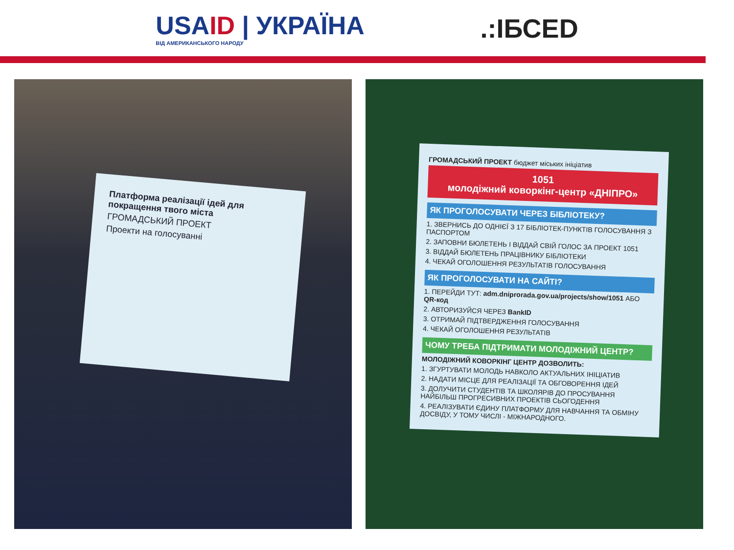USAID | УКРАЇНА
ВІД АМЕРИКАНСЬКОГО НАРОДУ
.:ІБСЕD
Платформа реалізації ідей для покращення твого міста
ГРОМАДСЬКИЙ ПРОЕКТ
Проекти на голосуванні
ГРОМАДСЬКИЙ ПРОЕКТ бюджет міських ініціатив
1051
молодіжний коворкінг-центр «ДНІПРО»
ЯК ПРОГОЛОСУВАТИ ЧЕРЕЗ БІБЛІОТЕКУ?
1. ЗВЕРНИСЬ ДО ОДНІЄЇ З 17 БІБЛІОТЕК-ПУНКТІВ ГОЛОСУВАННЯ З ПАСПОРТОМ
2. ЗАПОВНИ БЮЛЕТЕНЬ І ВІДДАЙ СВІЙ ГОЛОС ЗА ПРОЕКТ 1051
3. ВІДДАЙ БЮЛЕТЕНЬ ПРАЦІВНИКУ БІБЛІОТЕКИ
4. ЧЕКАЙ ОГОЛОШЕННЯ РЕЗУЛЬТАТІВ ГОЛОСУВАННЯ
ЯК ПРОГОЛОСУВАТИ НА САЙТІ?
1. ПЕРЕЙДИ ТУТ: adm.dniprorada.gov.ua/projects/show/1051 АБО QR-код
2. АВТОРИЗУЙСЯ ЧЕРЕЗ BankID
3. ОТРИМАЙ ПІДТВЕРДЖЕННЯ ГОЛОСУВАННЯ
4. ЧЕКАЙ ОГОЛОШЕННЯ РЕЗУЛЬТАТІВ
ЧОМУ ТРЕБА ПІДТРИМАТИ МОЛОДІЖНИЙ ЦЕНТР?
МОЛОДІЖНИЙ КОВОРКІНГ ЦЕНТР ДОЗВОЛИТЬ:
1. ЗГУРТУВАТИ МОЛОДЬ НАВКОЛО АКТУАЛЬНИХ ІНІЦІАТИВ
2. НАДАТИ МІСЦЕ ДЛЯ РЕАЛІЗАЦІЇ ТА ОБГОВОРЕННЯ ІДЕЙ
3. ДОЛУЧИТИ СТУДЕНТІВ ТА ШКОЛЯРІВ ДО ПРОСУВАННЯ НАЙБІЛЬШ ПРОГРЕСИВНИХ ПРОЕКТІВ СЬОГОДЕННЯ
4. РЕАЛІЗУВАТИ ЄДИНУ ПЛАТФОРМУ ДЛЯ НАВЧАННЯ ТА ОБМІНУ ДОСВІДУ, У ТОМУ ЧИСЛІ - МІЖНАРОДНОГО.